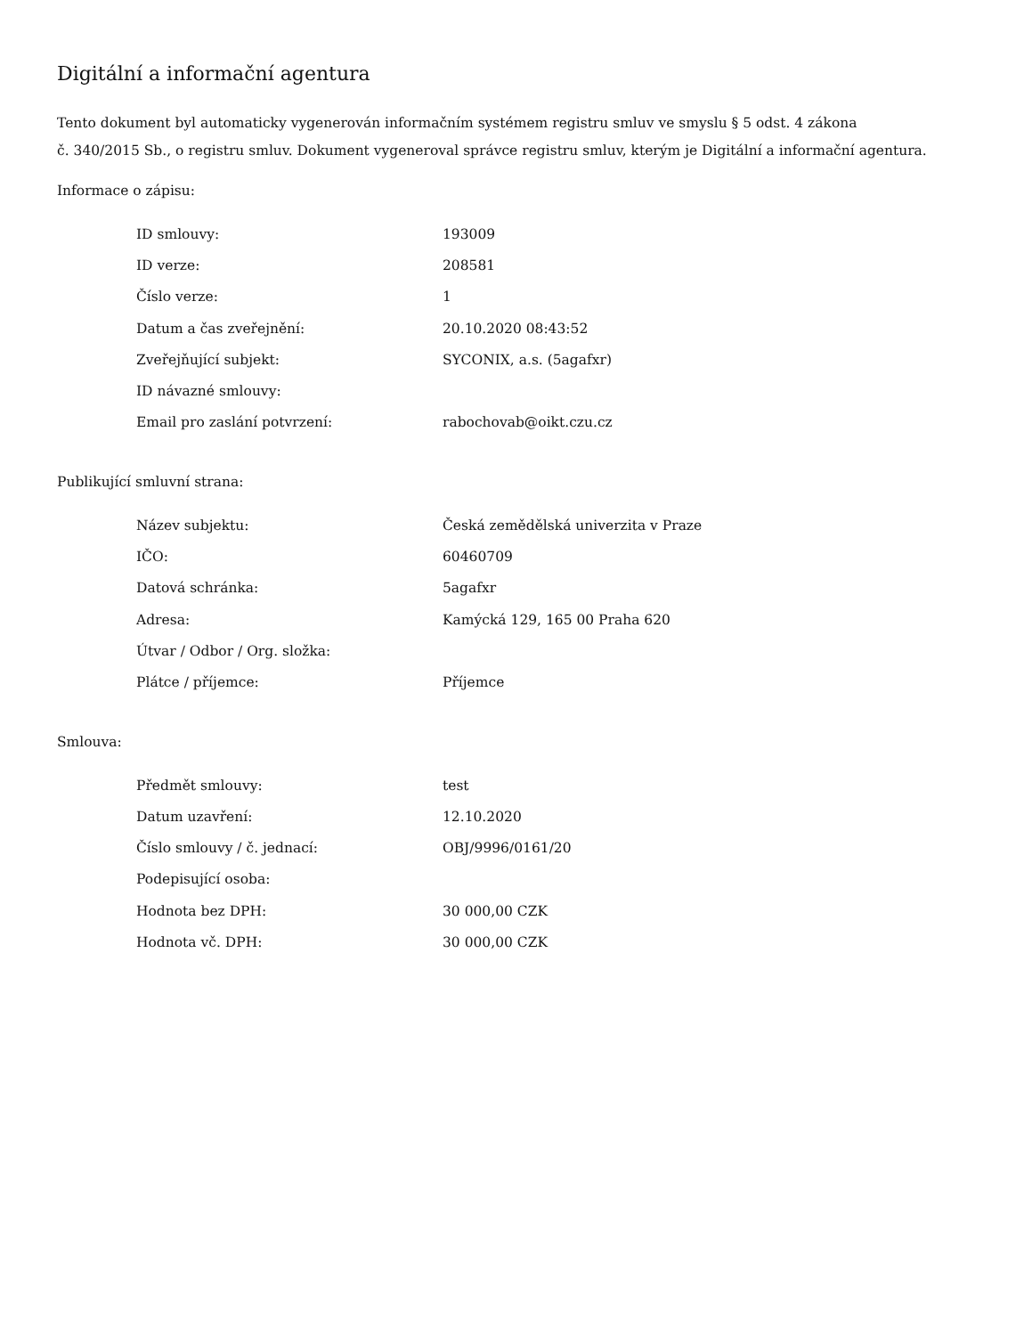Digitální a informační agentura
Tento dokument byl automaticky vygenerován informačním systémem registru smluv ve smyslu § 5 odst. 4 zákona
č. 340/2015 Sb., o registru smluv. Dokument vygeneroval správce registru smluv, kterým je Digitální a informační agentura.
Informace o zápisu:
| ID smlouvy: | 193009 |
| ID verze: | 208581 |
| Číslo verze: | 1 |
| Datum a čas zveřejnění: | 20.10.2020 08:43:52 |
| Zveřejňující subjekt: | SYCONIX, a.s. (5agafxr) |
| ID návazné smlouvy: | |
| Email pro zaslání potvrzení: | rabochovab@oikt.czu.cz |
Publikující smluvní strana:
| Název subjektu: | Česká zemědělská univerzita v Praze |
| IČO: | 60460709 |
| Datová schránka: | 5agafxr |
| Adresa: | Kamýcká 129, 165 00 Praha 620 |
| Útvar / Odbor / Org. složka: | |
| Plátce / příjemce: | Příjemce |
Smlouva:
| Předmět smlouvy: | test |
| Datum uzavření: | 12.10.2020 |
| Číslo smlouvy / č. jednací: | OBJ/9996/0161/20 |
| Podepisující osoba: | |
| Hodnota bez DPH: | 30 000,00 CZK |
| Hodnota vč. DPH: | 30 000,00 CZK |